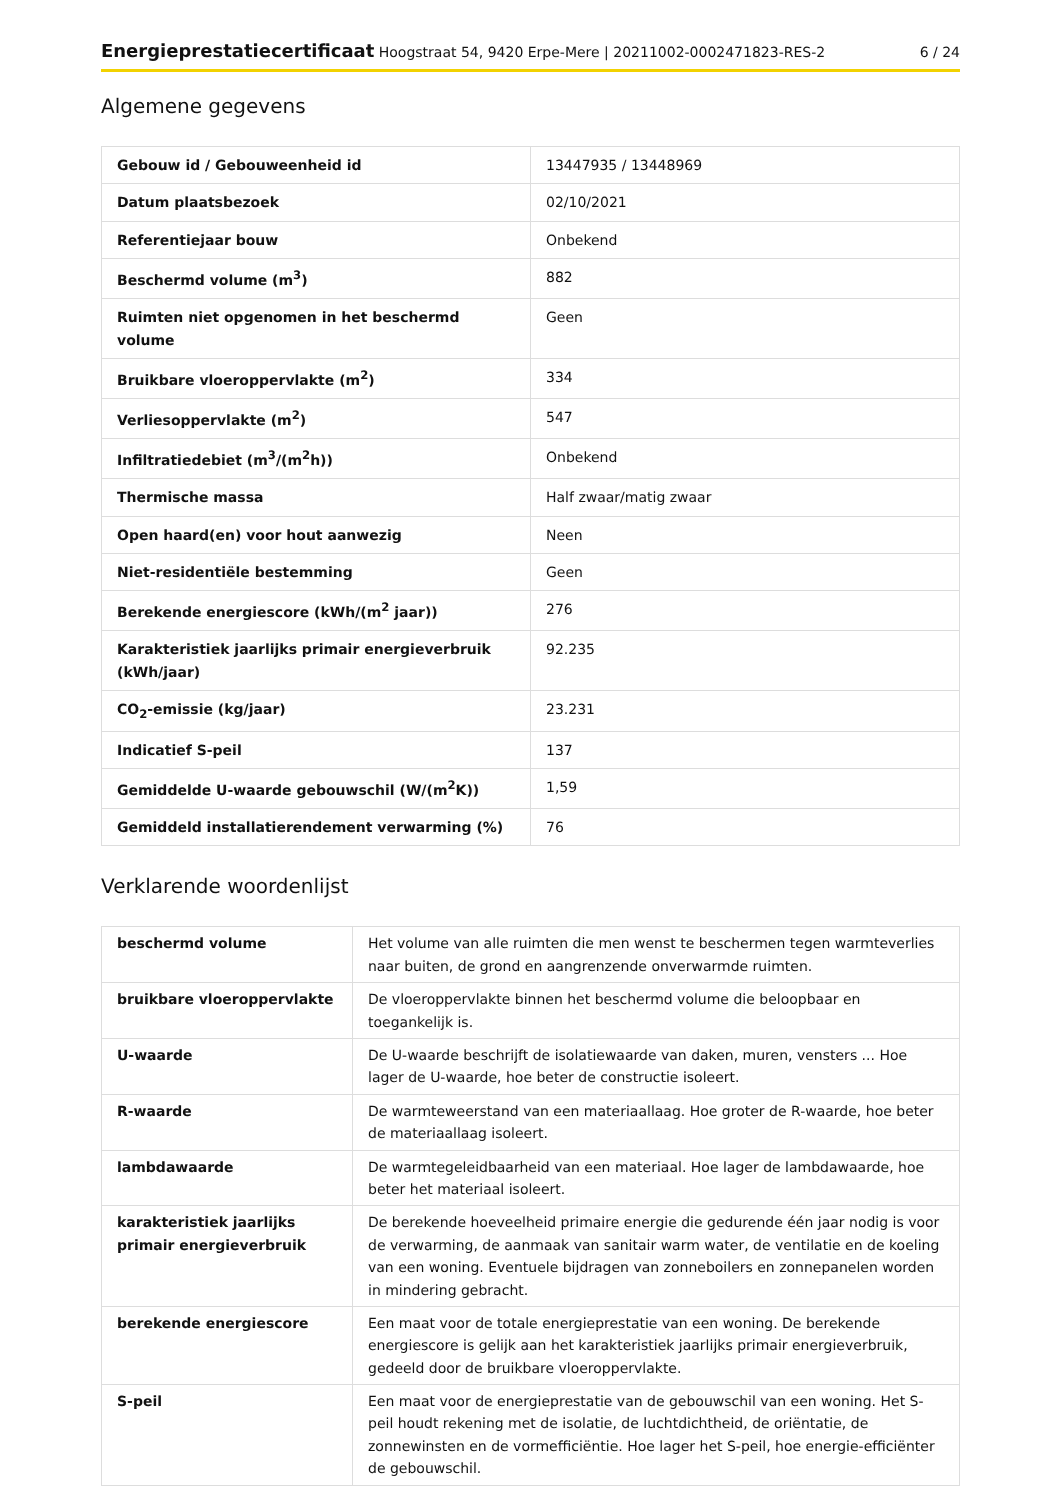Energieprestatiecertificaat Hoogstraat 54, 9420 Erpe-Mere | 20211002-0002471823-RES-2
6 / 24
Algemene gegevens
| Gebouw id / Gebouweenheid id | 13447935 / 13448969 |
| Datum plaatsbezoek | 02/10/2021 |
| Referentiejaar bouw | Onbekend |
| Beschermd volume (m<sup>3</sup>) | 882 |
| Ruimten niet opgenomen in het beschermd volume | Geen |
| Bruikbare vloeroppervlakte (m<sup>2</sup>) | 334 |
| Verliesoppervlakte (m<sup>2</sup>) | 547 |
| Infiltratiedebiet (m<sup>3</sup>/(m<sup>2</sup>h)) | Onbekend |
| Thermische massa | Half zwaar/matig zwaar |
| Open haard(en) voor hout aanwezig | Neen |
| Niet-residentiële bestemming | Geen |
| Berekende energiescore (kWh/(m<sup>2</sup> jaar)) | 276 |
| Karakteristiek jaarlijks primair energieverbruik (kWh/jaar) | 92.235 |
| CO<sub>2</sub>-emissie (kg/jaar) | 23.231 |
| Indicatief S-peil | 137 |
| Gemiddelde U-waarde gebouwschil (W/(m<sup>2</sup>K)) | 1,59 |
| Gemiddeld installatierendement verwarming (%) | 76 |
Verklarende woordenlijst
| beschermd volume | Het volume van alle ruimten die men wenst te beschermen tegen warmteverlies naar buiten, de grond en aangrenzende onverwarmde ruimten. |
| bruikbare vloeroppervlakte | De vloeroppervlakte binnen het beschermd volume die beloopbaar en toegankelijk is. |
| U-waarde | De U-waarde beschrijft de isolatiewaarde van daken, muren, vensters ... Hoe lager de U-waarde, hoe beter de constructie isoleert. |
| R-waarde | De warmteweerstand van een materiaallaag. Hoe groter de R-waarde, hoe beter de materiaallaag isoleert. |
| lambdawaarde | De warmtegeleidbaarheid van een materiaal. Hoe lager de lambdawaarde, hoe beter het materiaal isoleert. |
| karakteristiek jaarlijks primair energieverbruik | De berekende hoeveelheid primaire energie die gedurende één jaar nodig is voor de verwarming, de aanmaak van sanitair warm water, de ventilatie en de koeling van een woning. Eventuele bijdragen van zonneboilers en zonnepanelen worden in mindering gebracht. |
| berekende energiescore | Een maat voor de totale energieprestatie van een woning. De berekende energiescore is gelijk aan het karakteristiek jaarlijks primair energieverbruik, gedeeld door de bruikbare vloeroppervlakte. |
| S-peil | Een maat voor de energieprestatie van de gebouwschil van een woning. Het S-peil houdt rekening met de isolatie, de luchtdichtheid, de oriëntatie, de zonnewinsten en de vormefficiëntie. Hoe lager het S-peil, hoe energie-efficiënter de gebouwschil. |